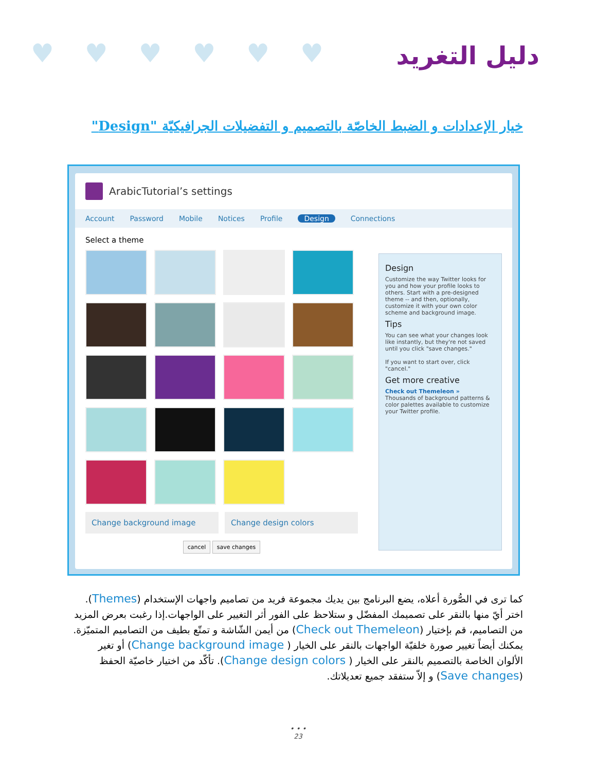♥♥♥♥♥♥ دليل التغريد
خيار الإعدادات و الضبط الخاصّة بالتصميم و التفضيلات الجرافيكيّة "Design"
ArabicTutorial’s settings
Account Password Mobile Notices Profile Design Connections
Select a theme
Change background image Change design colors
cancel save changes
Design
Customize the way Twitter looks for you and how your profile looks to others. Start with a pre-designed theme -- and then, optionally, customize it with your own color scheme and background image.
Tips
You can see what your changes look like instantly, but they're not saved until you click "save changes."
If you want to start over, click "cancel."
Get more creative
Check out Themeleon »
Thousands of background patterns & color palettes available to customize your Twitter profile.
كما ترى في الصُّورة أعلاه، يضع البرنامج بين يديك مجموعة فريد من تصاميم واجهات الإستخدام (Themes). اختر أيّ منها بالنقر على تصميمك المفضّل و ستلاحظ على الفور أثر التغيير على الواجهات.إذا رغبت بعرض المزيد من التصاميم، قم بإختيار (Check out Themeleon) من أيمن الشّاشة و تمتّع بطيف من التصاميم المتميّزة. يمكنك أيضاً تغيير صورة خلفيّة الواجهات بالنقر على الخيار ( Change background image) أو تغير الألوان الخاصة بالتصميم بالنقر على الخيار ( Change design colors). تأكّد من اختيار خاصيّة الحفظ (Save changes) و إلاّ ستفقد جميع تعديلاتك.
• • •
23